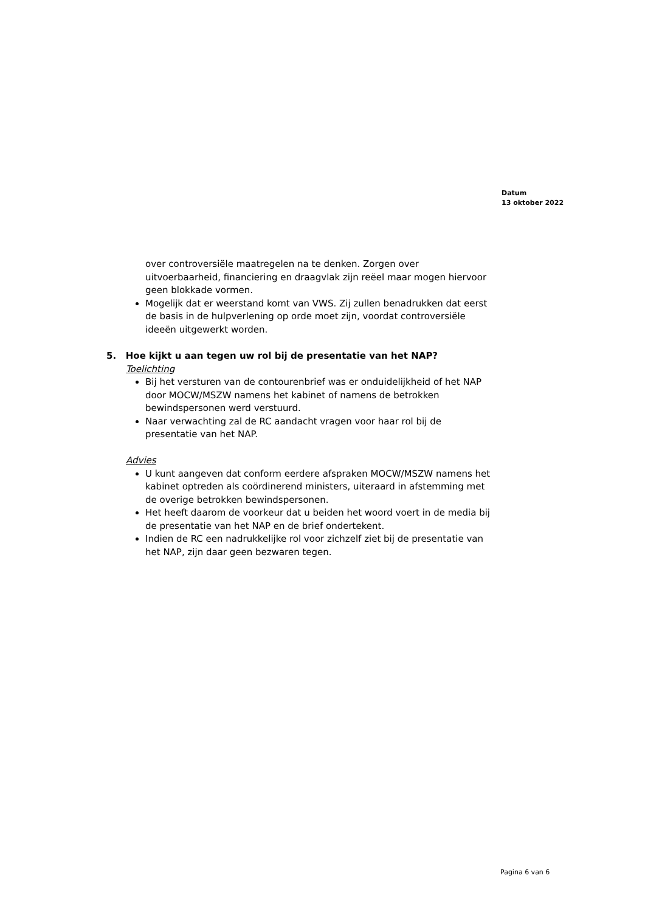Datum
13 oktober 2022
over controversiële maatregelen na te denken. Zorgen over uitvoerbaarheid, financiering en draagvlak zijn reëel maar mogen hiervoor geen blokkade vormen.
Mogelijk dat er weerstand komt van VWS. Zij zullen benadrukken dat eerst de basis in de hulpverlening op orde moet zijn, voordat controversiële ideeën uitgewerkt worden.
5. Hoe kijkt u aan tegen uw rol bij de presentatie van het NAP?
Toelichting
Bij het versturen van de contourenbrief was er onduidelijkheid of het NAP door MOCW/MSZW namens het kabinet of namens de betrokken bewindspersonen werd verstuurd.
Naar verwachting zal de RC aandacht vragen voor haar rol bij de presentatie van het NAP.
Advies
U kunt aangeven dat conform eerdere afspraken MOCW/MSZW namens het kabinet optreden als coördinerend ministers, uiteraard in afstemming met de overige betrokken bewindspersonen.
Het heeft daarom de voorkeur dat u beiden het woord voert in de media bij de presentatie van het NAP en de brief ondertekent.
Indien de RC een nadrukkelijke rol voor zichzelf ziet bij de presentatie van het NAP, zijn daar geen bezwaren tegen.
Pagina 6 van 6